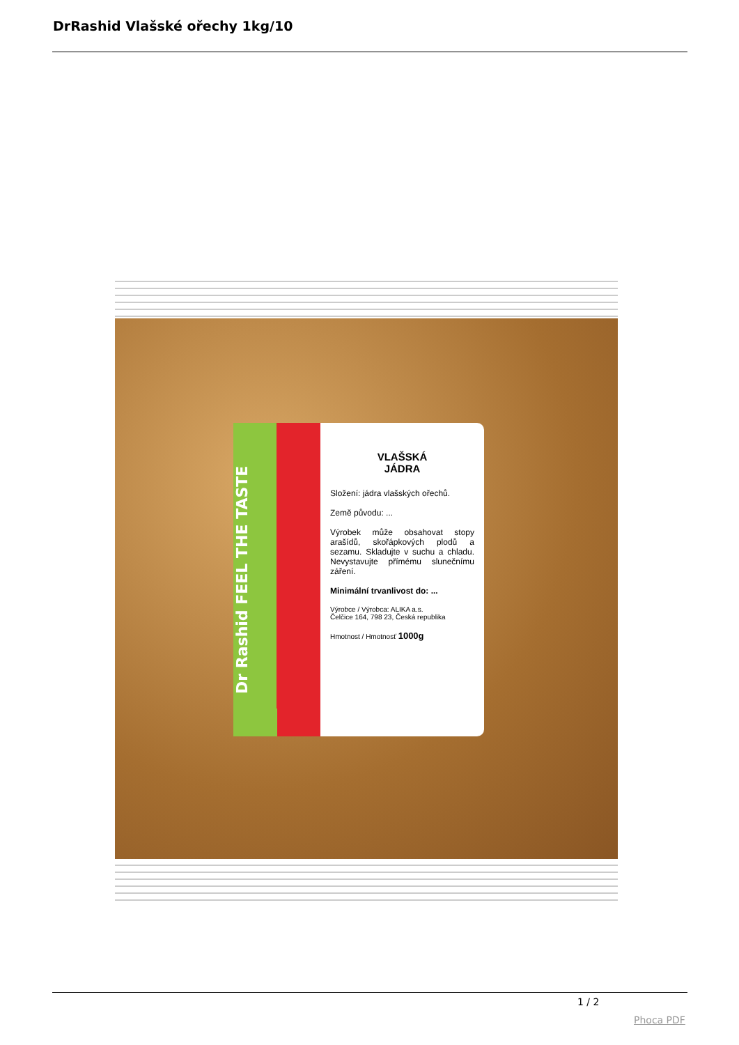DrRashid Vlašské ořechy 1kg/10
Dr Rashid FEEL THE TASTE
VLAŠSKÁ
JÁDRA
Složení: jádra vlašských ořechů.
Země původu: ...
Výrobek může obsahovat stopy arašídů, skořápkových plodů a sezamu. Skladujte v suchu a chladu. Nevystavujte přímému slunečnímu záření.
Minimální trvanlivost do: ...
Výrobce / Výrobca: ALIKA a.s.
Čelčice 164, 798 23, Česká republika
Hmotnost / Hmotnosť 1000g
1 / 2
Phoca PDF